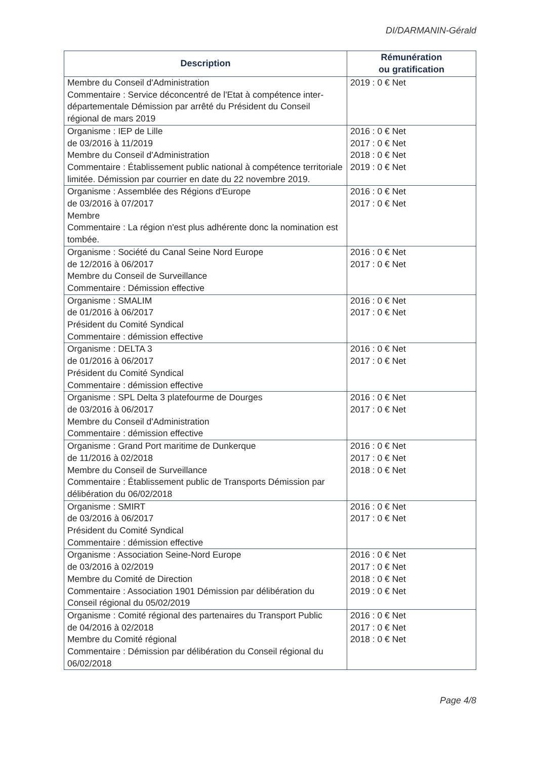DI/DARMANIN-Gérald
| Description | Rémunération ou gratification |
| --- | --- |
| Membre du Conseil d'Administration Commentaire : Service déconcentré de l'Etat à compétence inter-départementale Démission par arrêté du Président du Conseil régional de mars 2019 | 2019 : 0 € Net |
| Organisme : IEP de Lille de 03/2016 à 11/2019 Membre du Conseil d'Administration Commentaire : Établissement public national à compétence territoriale limitée. Démission par courrier en date du 22 novembre 2019. | 2016 : 0 € Net 2017 : 0 € Net 2018 : 0 € Net 2019 : 0 € Net |
| Organisme : Assemblée des Régions d'Europe de 03/2016 à 07/2017 Membre Commentaire : La région n'est plus adhérente donc la nomination est tombée. | 2016 : 0 € Net 2017 : 0 € Net |
| Organisme : Société du Canal Seine Nord Europe de 12/2016 à 06/2017 Membre du Conseil de Surveillance Commentaire : Démission effective | 2016 : 0 € Net 2017 : 0 € Net |
| Organisme : SMALIM de 01/2016 à 06/2017 Président du Comité Syndical Commentaire : démission effective | 2016 : 0 € Net 2017 : 0 € Net |
| Organisme : DELTA 3 de 01/2016 à 06/2017 Président du Comité Syndical Commentaire : démission effective | 2016 : 0 € Net 2017 : 0 € Net |
| Organisme : SPL Delta 3 platefourme de Dourges de 03/2016 à 06/2017 Membre du Conseil d'Administration Commentaire : démission effective | 2016 : 0 € Net 2017 : 0 € Net |
| Organisme : Grand Port maritime de Dunkerque de 11/2016 à 02/2018 Membre du Conseil de Surveillance Commentaire : Établissement public de Transports Démission par délibération du 06/02/2018 | 2016 : 0 € Net 2017 : 0 € Net 2018 : 0 € Net |
| Organisme : SMIRT de 03/2016 à 06/2017 Président du Comité Syndical Commentaire : démission effective | 2016 : 0 € Net 2017 : 0 € Net |
| Organisme : Association Seine-Nord Europe de 03/2016 à 02/2019 Membre du Comité de Direction Commentaire : Association 1901 Démission par délibération du Conseil régional du 05/02/2019 | 2016 : 0 € Net 2017 : 0 € Net 2018 : 0 € Net 2019 : 0 € Net |
| Organisme : Comité régional des partenaires du Transport Public de 04/2016 à 02/2018 Membre du Comité régional Commentaire : Démission par délibération du Conseil régional du 06/02/2018 | 2016 : 0 € Net 2017 : 0 € Net 2018 : 0 € Net |
Page 4/8